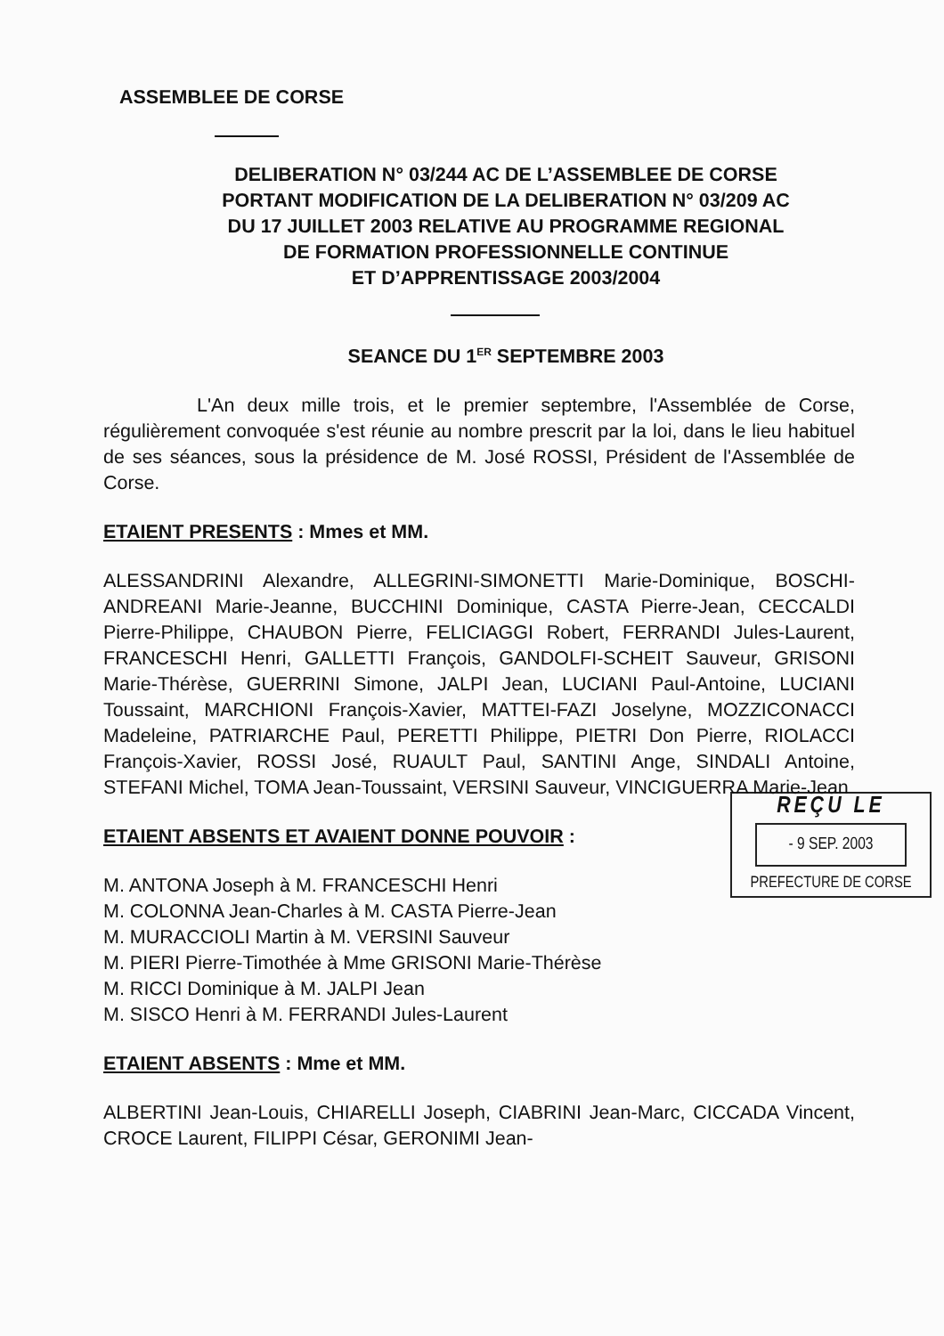ASSEMBLEE DE CORSE
DELIBERATION N° 03/244 AC DE L’ASSEMBLEE DE CORSE
PORTANT MODIFICATION DE LA DELIBERATION N° 03/209 AC
DU 17 JUILLET 2003 RELATIVE AU PROGRAMME REGIONAL
DE FORMATION PROFESSIONNELLE CONTINUE
ET D’APPRENTISSAGE 2003/2004
SEANCE DU 1<sup>ER</sup> SEPTEMBRE 2003
L'An deux mille trois, et le premier septembre, l'Assemblée de Corse, régulièrement convoquée s'est réunie au nombre prescrit par la loi, dans le lieu habituel de ses séances, sous la présidence de M. José ROSSI, Président de l'Assemblée de Corse.
ETAIENT PRESENTS : Mmes et MM.
ALESSANDRINI Alexandre, ALLEGRINI-SIMONETTI Marie-Dominique, BOSCHI-ANDREANI Marie-Jeanne, BUCCHINI Dominique, CASTA Pierre-Jean, CECCALDI Pierre-Philippe, CHAUBON Pierre, FELICIAGGI Robert, FERRANDI Jules-Laurent, FRANCESCHI Henri, GALLETTI François, GANDOLFI-SCHEIT Sauveur, GRISONI Marie-Thérèse, GUERRINI Simone, JALPI Jean, LUCIANI Paul-Antoine, LUCIANI Toussaint, MARCHIONI François-Xavier, MATTEI-FAZI Joselyne, MOZZICONACCI Madeleine, PATRIARCHE Paul, PERETTI Philippe, PIETRI Don Pierre, RIOLACCI François-Xavier, ROSSI José, RUAULT Paul, SANTINI Ange, SINDALI Antoine, STEFANI Michel, TOMA Jean-Toussaint, VERSINI Sauveur, VINCIGUERRA Marie-Jean
REÇU LE
- 9 SEP. 2003
PREFECTURE DE CORSE
ETAIENT ABSENTS ET AVAIENT DONNE POUVOIR :
M. ANTONA Joseph à M. FRANCESCHI Henri
M. COLONNA Jean-Charles à M. CASTA Pierre-Jean
M. MURACCIOLI Martin à M. VERSINI Sauveur
M. PIERI Pierre-Timothée à Mme GRISONI Marie-Thérèse
M. RICCI Dominique à M. JALPI Jean
M. SISCO Henri à M. FERRANDI Jules-Laurent
ETAIENT ABSENTS : Mme et MM.
ALBERTINI Jean-Louis, CHIARELLI Joseph, CIABRINI Jean-Marc, CICCADA Vincent, CROCE Laurent, FILIPPI César, GERONIMI Jean-